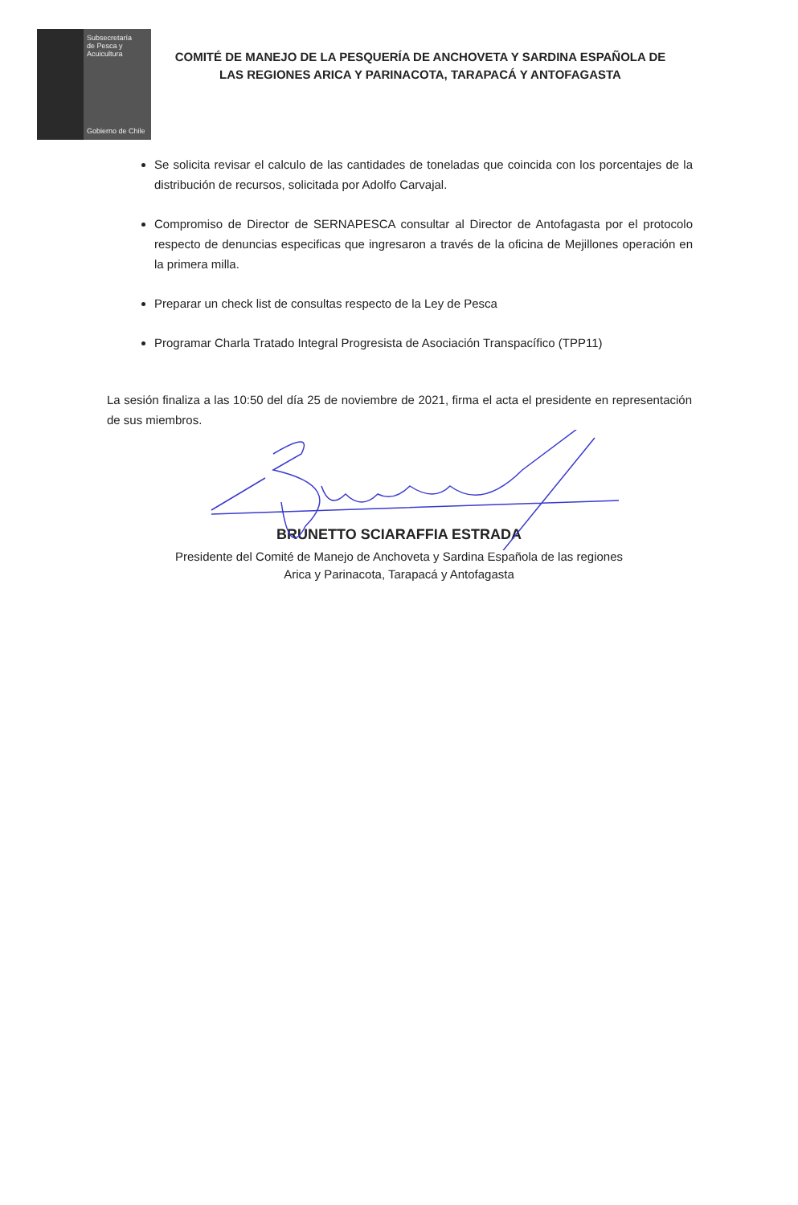Subsecretaría
de Pesca y
Acuicultura
Gobierno de Chile
COMITÉ DE MANEJO DE LA PESQUERÍA DE ANCHOVETA Y SARDINA ESPAÑOLA DE LAS REGIONES ARICA Y PARINACOTA, TARAPACÁ Y ANTOFAGASTA
Se solicita revisar el calculo de las cantidades de toneladas que coincida con los porcentajes de la distribución de recursos, solicitada por Adolfo Carvajal.
Compromiso de Director de SERNAPESCA consultar al Director de Antofagasta por el protocolo respecto de denuncias especificas que ingresaron a través de la oficina de Mejillones operación en la primera milla.
Preparar un check list de consultas respecto de la Ley de Pesca
Programar Charla Tratado Integral Progresista de Asociación Transpacífico (TPP11)
La sesión finaliza a las 10:50 del día 25 de noviembre de 2021, firma el acta el presidente en representación de sus miembros.
BRUNETTO SCIARAFFIA ESTRADA
Presidente del Comité de Manejo de Anchoveta y Sardina Española de las regiones
Arica y Parinacota, Tarapacá y Antofagasta